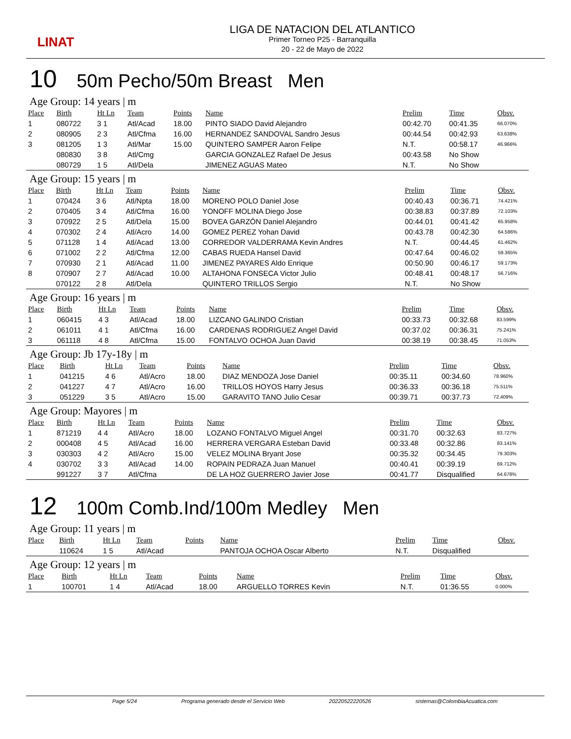LINAT
LIGA DE NATACION DEL ATLANTICO
Primer Torneo P25 - Barranquilla
20 - 22 de Mayo de 2022
10 50m Pecho/50m Breast Men
Age Group: 14 years | m
| Place | Birth | Ht Ln | Team | Points | Name | Prelim | Time | Obsv. |
| --- | --- | --- | --- | --- | --- | --- | --- | --- |
| 1 | 080722 | 3 1 | Atl/Acad | 18.00 | PINTO SIADO David Alejandro | 00:42.70 | 00:41.35 | 66.070% |
| 2 | 080905 | 2 3 | Atl/Cfma | 16.00 | HERNANDEZ SANDOVAL Sandro Jesus | 00:44.54 | 00:42.93 | 63.638% |
| 3 | 081205 | 1 3 | Atl/Mar | 15.00 | QUINTERO SAMPER Aaron Felipe | N.T. | 00:58.17 | 46.966% |
| | 080830 | 3 8 | Atl/Cmg | | GARCIA GONZALEZ Rafael De Jesus | 00:43.58 | No Show | |
| | 080729 | 1 5 | Atl/Dela | | JIMENEZ AGUAS Mateo | N.T. | No Show | |
Age Group: 15 years | m
| Place | Birth | Ht Ln | Team | Points | Name | Prelim | Time | Obsv. |
| --- | --- | --- | --- | --- | --- | --- | --- | --- |
| 1 | 070424 | 3 6 | Atl/Npta | 18.00 | MORENO POLO Daniel Jose | 00:40.43 | 00:36.71 | 74.421% |
| 2 | 070405 | 3 4 | Atl/Cfma | 16.00 | YONOFF MOLINA Diego Jose | 00:38.83 | 00:37.89 | 72.103% |
| 3 | 070922 | 2 5 | Atl/Dela | 15.00 | BOVEA GARZÓN Daniel Alejandro | 00:44.01 | 00:41.42 | 65.958% |
| 4 | 070302 | 2 4 | Atl/Acro | 14.00 | GOMEZ PEREZ Yohan David | 00:43.78 | 00:42.30 | 64.586% |
| 5 | 071128 | 1 4 | Atl/Acad | 13.00 | CORREDOR VALDERRAMA Kevin Andres | N.T. | 00:44.45 | 61.462% |
| 6 | 071002 | 2 2 | Atl/Cfma | 12.00 | CABAS RUEDA Hansel David | 00:47.64 | 00:46.02 | 59.365% |
| 7 | 070930 | 2 1 | Atl/Acad | 11.00 | JIMENEZ PAYARES Aldo Enrique | 00:50.90 | 00:46.17 | 59.173% |
| 8 | 070907 | 2 7 | Atl/Acad | 10.00 | ALTAHONA FONSECA Victor Julio | 00:48.41 | 00:48.17 | 56.716% |
| | 070122 | 2 8 | Atl/Dela | | QUINTERO TRILLOS Sergio | N.T. | No Show | |
Age Group: 16 years | m
| Place | Birth | Ht Ln | Team | Points | Name | Prelim | Time | Obsv. |
| --- | --- | --- | --- | --- | --- | --- | --- | --- |
| 1 | 060415 | 4 3 | Atl/Acad | 18.00 | LIZCANO GALINDO Cristian | 00:33.73 | 00:32.68 | 83.599% |
| 2 | 061011 | 4 1 | Atl/Cfma | 16.00 | CARDENAS RODRIGUEZ Angel David | 00:37.02 | 00:36.31 | 75.241% |
| 3 | 061118 | 4 8 | Atl/Cfma | 15.00 | FONTALVO OCHOA Juan David | 00:38.19 | 00:38.45 | 71.053% |
Age Group: Jb 17y-18y | m
| Place | Birth | Ht Ln | Team | Points | Name | Prelim | Time | Obsv. |
| --- | --- | --- | --- | --- | --- | --- | --- | --- |
| 1 | 041215 | 4 6 | Atl/Acro | 18.00 | DIAZ MENDOZA Jose Daniel | 00:35.11 | 00:34.60 | 78.960% |
| 2 | 041227 | 4 7 | Atl/Acro | 16.00 | TRILLOS HOYOS Harry Jesus | 00:36.33 | 00:36.18 | 75.511% |
| 3 | 051229 | 3 5 | Atl/Acro | 15.00 | GARAVITO TANO Julio Cesar | 00:39.71 | 00:37.73 | 72.409% |
Age Group: Mayores | m
| Place | Birth | Ht Ln | Team | Points | Name | Prelim | Time | Obsv. |
| --- | --- | --- | --- | --- | --- | --- | --- | --- |
| 1 | 871219 | 4 4 | Atl/Acro | 18.00 | LOZANO FONTALVO Miguel Angel | 00:31.70 | 00:32.63 | 83.727% |
| 2 | 000408 | 4 5 | Atl/Acad | 16.00 | HERRERA VERGARA Esteban David | 00:33.48 | 00:32.86 | 83.141% |
| 3 | 030303 | 4 2 | Atl/Acro | 15.00 | VELEZ MOLINA Bryant Jose | 00:35.32 | 00:34.45 | 79.303% |
| 4 | 030702 | 3 3 | Atl/Acad | 14.00 | ROPAIN PEDRAZA Juan Manuel | 00:40.41 | 00:39.19 | 69.712% |
| | 991227 | 3 7 | Atl/Cfma | | DE LA HOZ GUERRERO Javier Jose | 00:41.77 | Disqualified | 64.678% |
12 100m Comb.Ind/100m Medley Men
Age Group: 11 years | m
| Place | Birth | Ht Ln | Team | Points | Name | Prelim | Time | Obsv. |
| --- | --- | --- | --- | --- | --- | --- | --- | --- |
| | 110624 | 1 5 | Atl/Acad | | PANTOJA OCHOA Oscar Alberto | N.T. | Disqualified | |
Age Group: 12 years | m
| Place | Birth | Ht Ln | Team | Points | Name | Prelim | Time | Obsv. |
| --- | --- | --- | --- | --- | --- | --- | --- | --- |
| 1 | 100701 | 1 4 | Atl/Acad | 18.00 | ARGUELLO TORRES Kevin | N.T. | 01:36.55 | 0.000% |
Page 5/24 Programa generado desde el Servicio Web 20220522220526 sistemas@ColombiaAcuatica.com